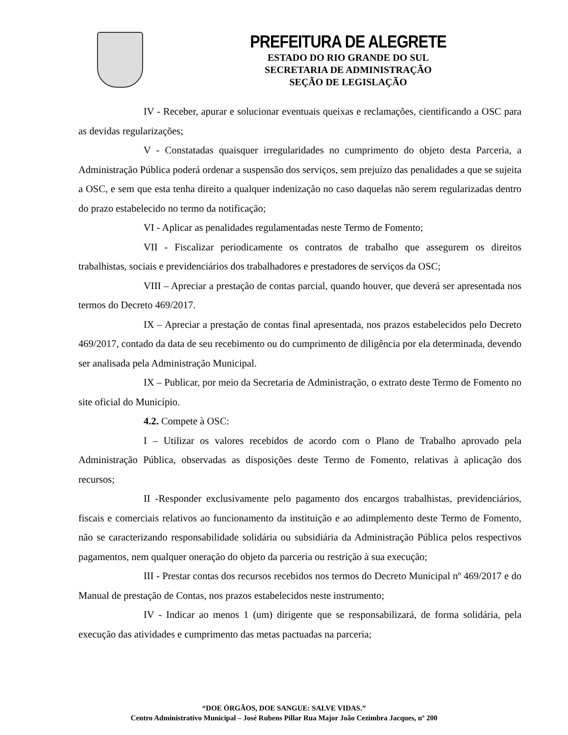PREFEITURA DE ALEGRETE
ESTADO DO RIO GRANDE DO SUL
SECRETARIA DE ADMINISTRAÇÃO
SEÇÃO DE LEGISLAÇÃO
IV - Receber, apurar e solucionar eventuais queixas e reclamações, cientificando a OSC para as devidas regularizações;
V - Constatadas quaisquer irregularidades no cumprimento do objeto desta Parceria, a Administração Pública poderá ordenar a suspensão dos serviços, sem prejuízo das penalidades a que se sujeita a OSC, e sem que esta tenha direito a qualquer indenização no caso daquelas não serem regularizadas dentro do prazo estabelecido no termo da notificação;
VI - Aplicar as penalidades regulamentadas neste Termo de Fomento;
VII - Fiscalizar periodicamente os contratos de trabalho que assegurem os direitos trabalhistas, sociais e previdenciários dos trabalhadores e prestadores de serviços da OSC;
VIII – Apreciar a prestação de contas parcial, quando houver, que deverá ser apresentada nos termos do Decreto 469/2017.
IX – Apreciar a prestação de contas final apresentada, nos prazos estabelecidos pelo Decreto 469/2017, contado da data de seu recebimento ou do cumprimento de diligência por ela determinada, devendo ser analisada pela Administração Municipal.
IX – Publicar, por meio da Secretaria de Administração, o extrato deste Termo de Fomento no site oficial do Município.
4.2. Compete à OSC:
I – Utilizar os valores recebidos de acordo com o Plano de Trabalho aprovado pela Administração Pública, observadas as disposições deste Termo de Fomento, relativas à aplicação dos recursos;
II -Responder exclusivamente pelo pagamento dos encargos trabalhistas, previdenciários, fiscais e comerciais relativos ao funcionamento da instituição e ao adimplemento deste Termo de Fomento, não se caracterizando responsabilidade solidária ou subsidiária da Administração Pública pelos respectivos pagamentos, nem qualquer oneração do objeto da parceria ou restrição à sua execução;
III - Prestar contas dos recursos recebidos nos termos do Decreto Municipal nº 469/2017 e do Manual de prestação de Contas, nos prazos estabelecidos neste instrumento;
IV - Indicar ao menos 1 (um) dirigente que se responsabilizará, de forma solidária, pela execução das atividades e cumprimento das metas pactuadas na parceria;
“DOE ÓRGÃOS, DOE SANGUE: SALVE VIDAS.”
Centro Administrativo Municipal – José Rubens Pillar Rua Major João Cezimbra Jacques, nº 200